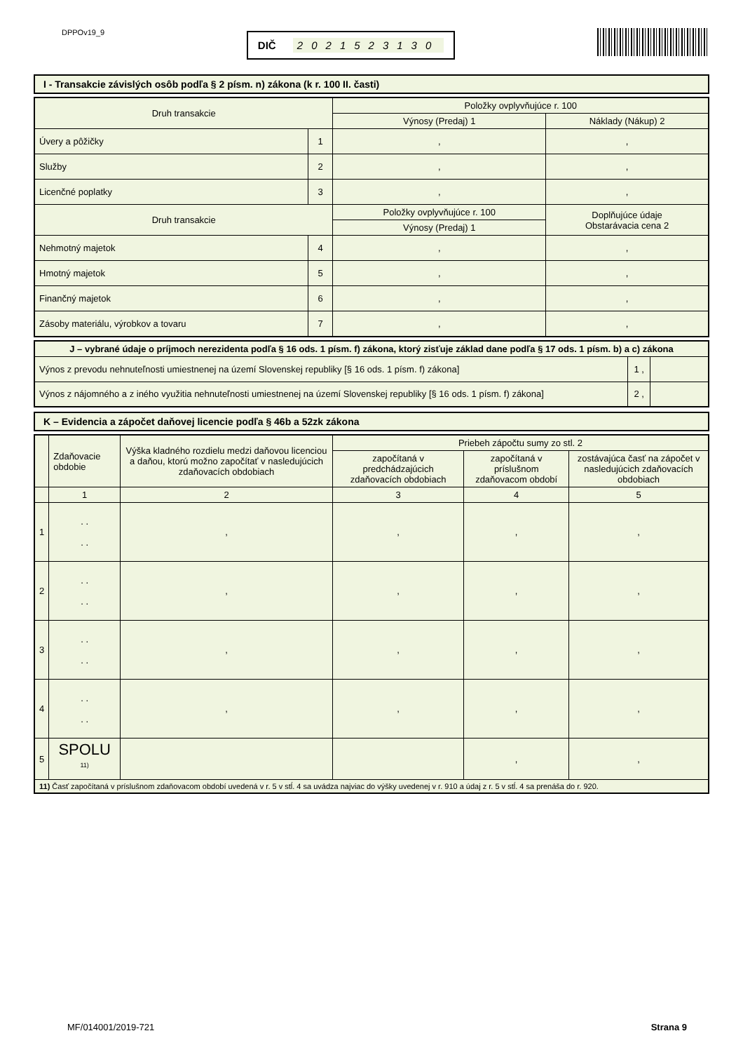DPPOv19_9
DIČ 2021523130
I - Transakcie závislých osôb podľa § 2 písm. n) zákona (k r. 100 II. časti)
| Druh transakcie | | Položky ovplyvňujúce r. 100 | |
| --- | --- | --- | --- |
| | | Výnosy (Predaj) 1 | Náklady (Nákup) 2 |
| Úvery a pôžičky | 1 | , | , |
| Služby | 2 | , | , |
| Licenčné poplatky | 3 | , | , |
| Druh transakcie | | Položky ovplyvňujúce r. 100 | Doplňujúce údaje Obstarávacia cena 2 |
| | | Výnosy (Predaj) 1 | |
| Nehmotný majetok | 4 | , | , |
| Hmotný majetok | 5 | , | , |
| Finančný majetok | 6 | , | , |
| Zásoby materiálu, výrobkov a tovaru | 7 | , | , |
| J – vybrané údaje o príjmoch nerezidenta podľa § 16 ods. 1 písm. f) zákona, ktorý zisťuje základ dane podľa § 17 ods. 1 písm. b) a c) zákona | | |
| --- | --- | --- |
| Výnos z prevodu nehnuteľnosti umiestnenej na území Slovenskej republiky [§ 16 ods. 1 písm. f) zákona] | 1 , | |
| Výnos z nájomného a z iného využitia nehnuteľnosti umiestnenej na území Slovenskej republiky [§ 16 ods. 1 písm. f) zákona] | 2 , | |
K – Evidencia a zápočet daňovej licencie podľa § 46b a 52zk zákona
| | Zdaňovacie obdobie | Výška kladného rozdielu medzi daňovou licenciou a daňou, ktorú možno započítať v nasledujúcich zdaňovacích obdobiach | Priebeh zápočtu sumy zo stl. 2 | | |
| --- | --- | --- | --- | --- | --- |
| | | | započítaná v predchádzajúcich zdaňovacích obdobiach | započítaná v príslušnom zdaňovacom období | zostávajúca časť na zápočet v nasledujúcich zdaňovacích obdobiach |
| | 1 | 2 | 3 | 4 | 5 |
| 1 | . . . . | , | , | , | , |
| 2 | . . . . | , | , | , | , |
| 3 | . . . . | , | , | , | , |
| 4 | . . . . | , | , | , | , |
| 5 | SPOLU <sup>11)</sup> | | | , | , |
| 11) Časť započítaná v príslušnom zdaňovacom období uvedená v r. 5 v stĺ. 4 sa uvádza najviac do výšky uvedenej v r. 910 a údaj z r. 5 v stĺ. 4 sa prenáša do r. 920. | | | | | |
MF/014001/2019-721 Strana 9